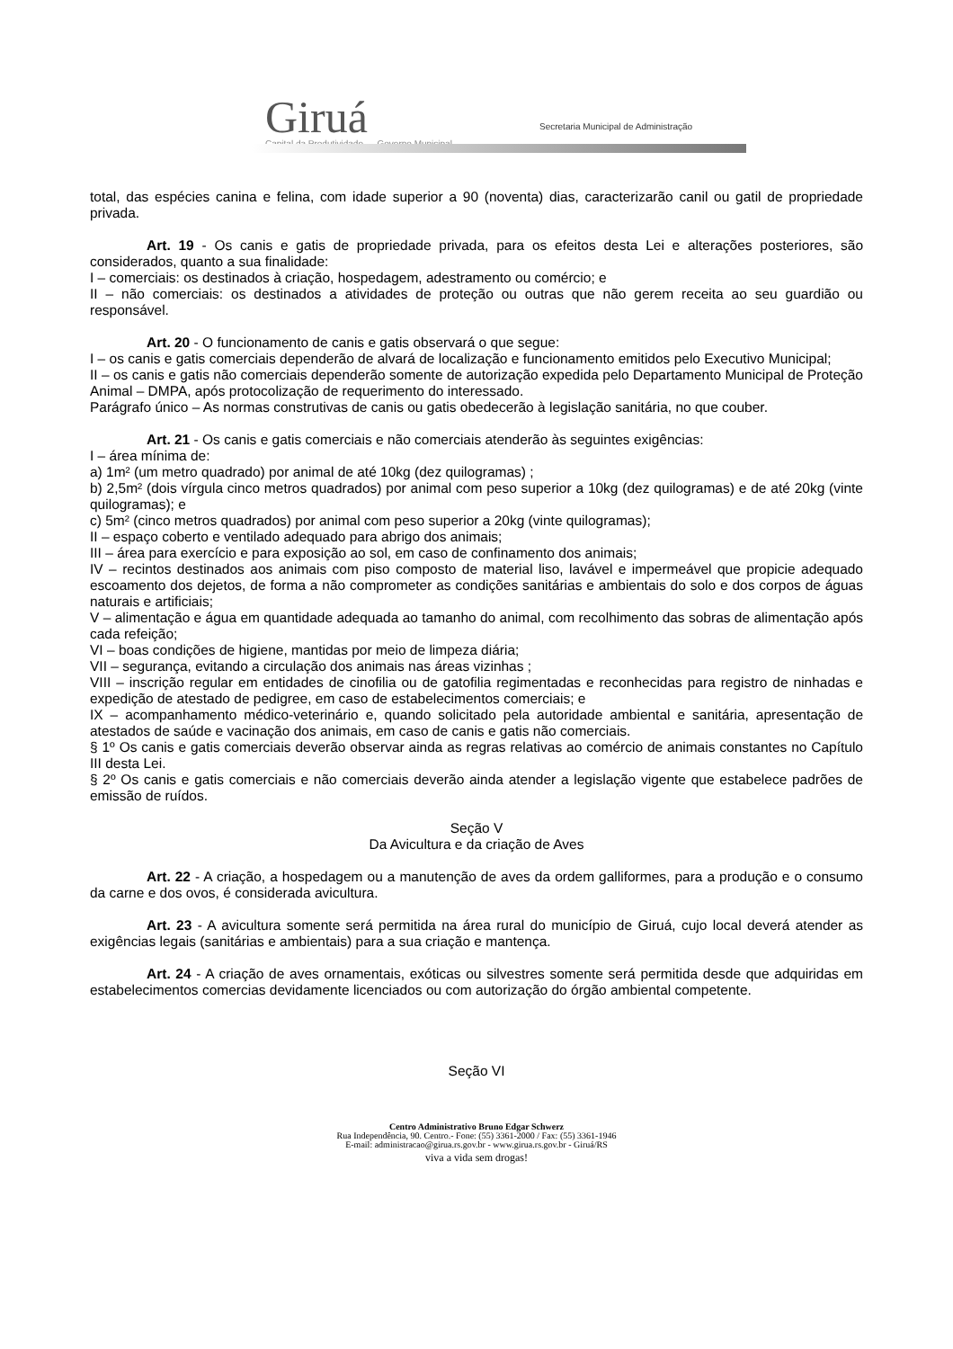Giruá
Capital da Produtividade — Governo Municipal
Secretaria Municipal de Administração
total, das espécies canina e felina, com idade superior a 90 (noventa) dias, caracterizarão canil ou gatil de propriedade privada.
Art. 19 - Os canis e gatis de propriedade privada, para os efeitos desta Lei e alterações posteriores, são considerados, quanto a sua finalidade:
I – comerciais: os destinados à criação, hospedagem, adestramento ou comércio; e
II – não comerciais: os destinados a atividades de proteção ou outras que não gerem receita ao seu guardião ou responsável.
Art. 20 - O funcionamento de canis e gatis observará o que segue:
I – os canis e gatis comerciais dependerão de alvará de localização e funcionamento emitidos pelo Executivo Municipal;
II – os canis e gatis não comerciais dependerão somente de autorização expedida pelo Departamento Municipal de Proteção Animal – DMPA, após protocolização de requerimento do interessado.
Parágrafo único – As normas construtivas de canis ou gatis obedecerão à legislação sanitária, no que couber.
Art. 21 - Os canis e gatis comerciais e não comerciais atenderão às seguintes exigências:
I – área mínima de:
a) 1m² (um metro quadrado) por animal de até 10kg (dez quilogramas) ;
b) 2,5m² (dois vírgula cinco metros quadrados) por animal com peso superior a 10kg (dez quilogramas) e de até 20kg (vinte quilogramas); e
c) 5m² (cinco metros quadrados) por animal com peso superior a 20kg (vinte quilogramas);
II – espaço coberto e ventilado adequado para abrigo dos animais;
III – área para exercício e para exposição ao sol, em caso de confinamento dos animais;
IV – recintos destinados aos animais com piso composto de material liso, lavável e impermeável que propicie adequado escoamento dos dejetos, de forma a não comprometer as condições sanitárias e ambientais do solo e dos corpos de águas naturais e artificiais;
V – alimentação e água em quantidade adequada ao tamanho do animal, com recolhimento das sobras de alimentação após cada refeição;
VI – boas condições de higiene, mantidas por meio de limpeza diária;
VII – segurança, evitando a circulação dos animais nas áreas vizinhas ;
VIII – inscrição regular em entidades de cinofilia ou de gatofilia regimentadas e reconhecidas para registro de ninhadas e expedição de atestado de pedigree, em caso de estabelecimentos comerciais; e
IX – acompanhamento médico-veterinário e, quando solicitado pela autoridade ambiental e sanitária, apresentação de atestados de saúde e vacinação dos animais, em caso de canis e gatis não comerciais.
§ 1º Os canis e gatis comerciais deverão observar ainda as regras relativas ao comércio de animais constantes no Capítulo III desta Lei.
§ 2º Os canis e gatis comerciais e não comerciais deverão ainda atender a legislação vigente que estabelece padrões de emissão de ruídos.
Seção V
Da Avicultura e da criação de Aves
Art. 22 - A criação, a hospedagem ou a manutenção de aves da ordem galliformes, para a produção e o consumo da carne e dos ovos, é considerada avicultura.
Art. 23 - A avicultura somente será permitida na área rural do município de Giruá, cujo local deverá atender as exigências legais (sanitárias e ambientais) para a sua criação e mantença.
Art. 24 - A criação de aves ornamentais, exóticas ou silvestres somente será permitida desde que adquiridas em estabelecimentos comercias devidamente licenciados ou com autorização do órgão ambiental competente.
Seção VI
Centro Administrativo Bruno Edgar Schwerz
Rua Independência, 90. Centro.- Fone: (55) 3361-2000 / Fax: (55) 3361-1946
E-mail: administracao@girua.rs.gov.br - www.girua.rs.gov.br - Giruá/RS
viva a vida sem drogas!